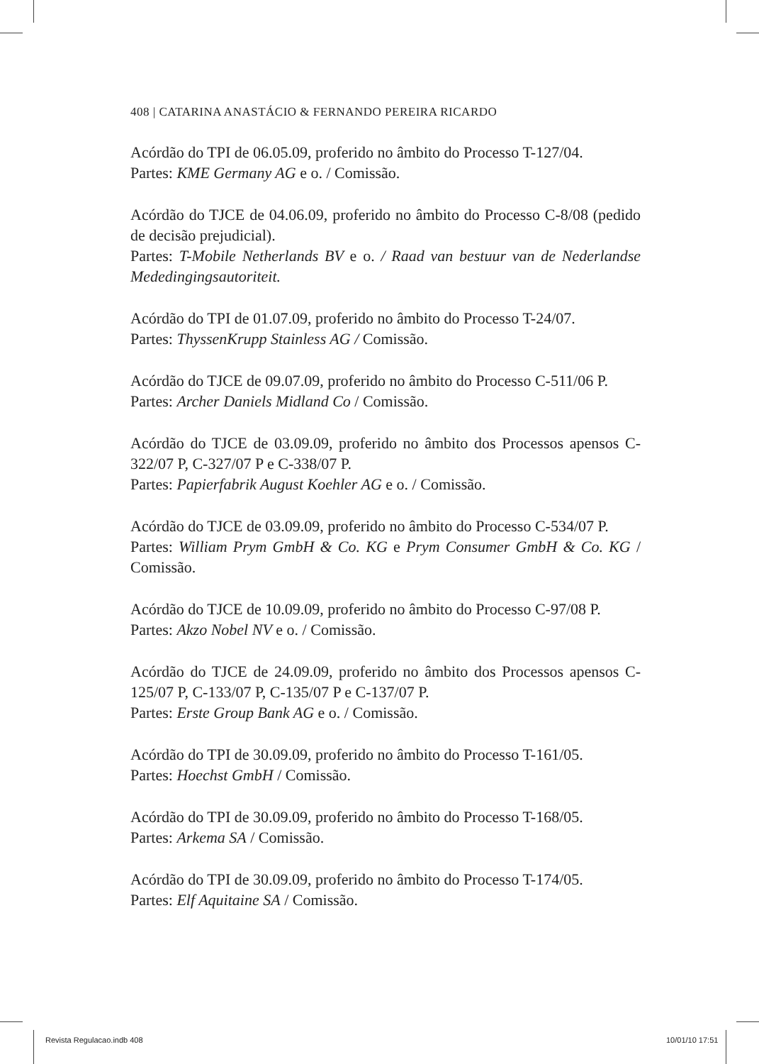408 | CATARINA ANASTÁCIO & FERNANDO PEREIRA RICARDO
Acórdão do TPI de 06.05.09, proferido no âmbito do Processo T-127/04.
Partes: KME Germany AG e o. / Comissão.
Acórdão do TJCE de 04.06.09, proferido no âmbito do Processo C-8/08 (pedido de decisão prejudicial).
Partes: T-Mobile Netherlands BV e o. / Raad van bestuur van de Nederlandse Mededingingsautoriteit.
Acórdão do TPI de 01.07.09, proferido no âmbito do Processo T-24/07.
Partes: ThyssenKrupp Stainless AG / Comissão.
Acórdão do TJCE de 09.07.09, proferido no âmbito do Processo C-511/06 P.
Partes: Archer Daniels Midland Co / Comissão.
Acórdão do TJCE de 03.09.09, proferido no âmbito dos Processos apensos C-322/07 P, C-327/07 P e C-338/07 P.
Partes: Papierfabrik August Koehler AG e o. / Comissão.
Acórdão do TJCE de 03.09.09, proferido no âmbito do Processo C-534/07 P.
Partes: William Prym GmbH & Co. KG e Prym Consumer GmbH & Co. KG / Comissão.
Acórdão do TJCE de 10.09.09, proferido no âmbito do Processo C-97/08 P.
Partes: Akzo Nobel NV e o. / Comissão.
Acórdão do TJCE de 24.09.09, proferido no âmbito dos Processos apensos C-125/07 P, C-133/07 P, C-135/07 P e C-137/07 P.
Partes: Erste Group Bank AG e o. / Comissão.
Acórdão do TPI de 30.09.09, proferido no âmbito do Processo T-161/05.
Partes: Hoechst GmbH / Comissão.
Acórdão do TPI de 30.09.09, proferido no âmbito do Processo T-168/05.
Partes: Arkema SA / Comissão.
Acórdão do TPI de 30.09.09, proferido no âmbito do Processo T-174/05.
Partes: Elf Aquitaine SA / Comissão.
Revista Regulacao.indb 408 10/01/10 17:51